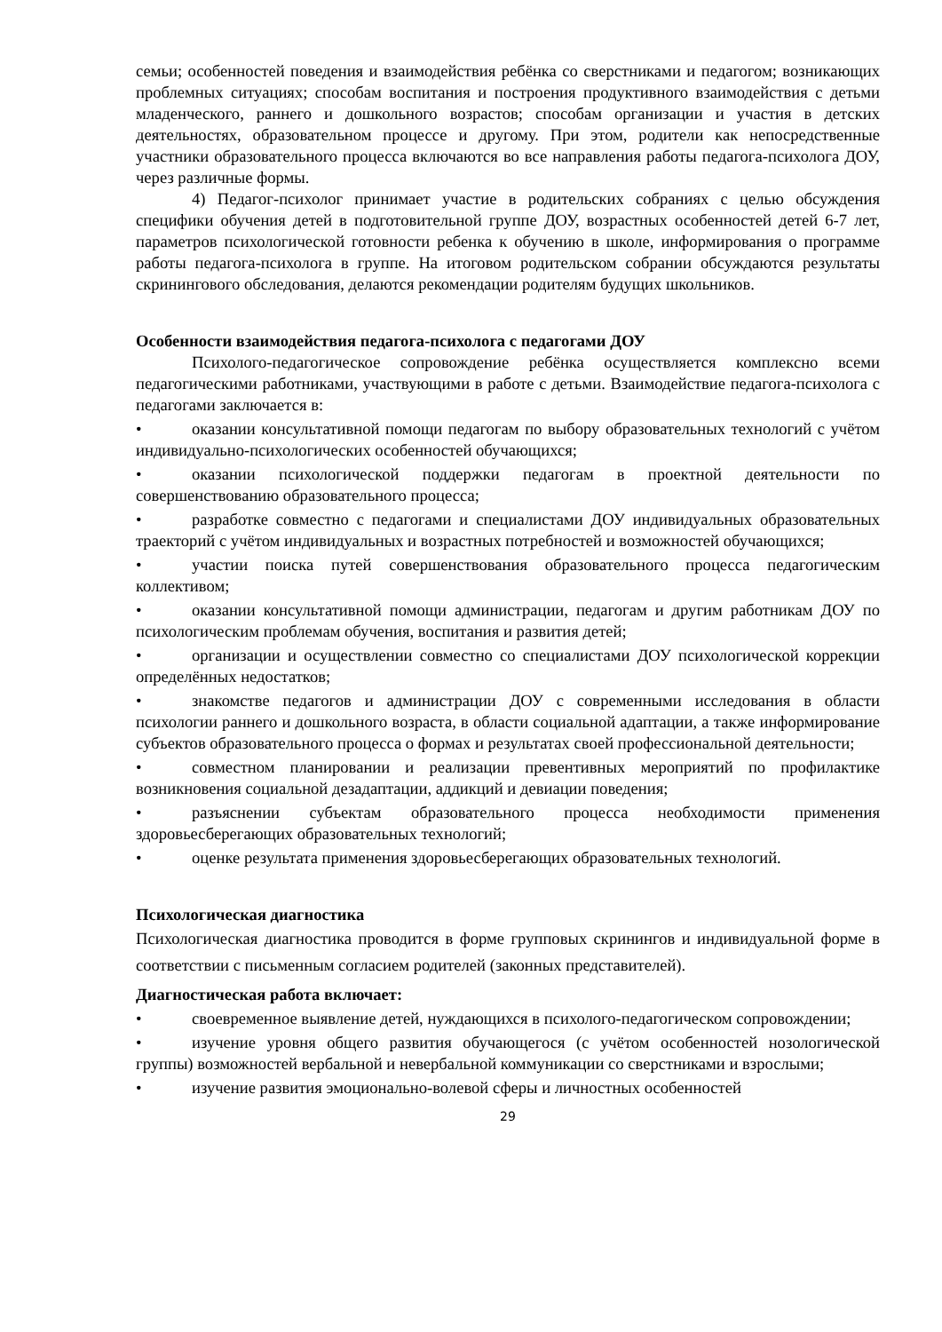семьи; особенностей поведения и взаимодействия ребёнка со сверстниками и педагогом; возникающих проблемных ситуациях; способам воспитания и построения продуктивного взаимодействия с детьми младенческого, раннего и дошкольного возрастов; способам организации и участия в детских деятельностях, образовательном процессе и другому. При этом, родители как непосредственные участники образовательного процесса включаются во все направления работы педагога-психолога ДОУ, через различные формы.
4) Педагог-психолог принимает участие в родительских собраниях с целью обсуждения специфики обучения детей в подготовительной группе ДОУ, возрастных особенностей детей 6-7 лет, параметров психологической готовности ребенка к обучению в школе, информирования о программе работы педагога-психолога в группе. На итоговом родительском собрании обсуждаются результаты скринингового обследования, делаются рекомендации родителям будущих школьников.
Особенности взаимодействия педагога-психолога с педагогами ДОУ
Психолого-педагогическое сопровождение ребёнка осуществляется комплексно всеми педагогическими работниками, участвующими в работе с детьми. Взаимодействие педагога-психолога с педагогами заключается в:
• оказании консультативной помощи педагогам по выбору образовательных технологий с учётом индивидуально-психологических особенностей обучающихся;
• оказании психологической поддержки педагогам в проектной деятельности по совершенствованию образовательного процесса;
• разработке совместно с педагогами и специалистами ДОУ индивидуальных образовательных траекторий с учётом индивидуальных и возрастных потребностей и возможностей обучающихся;
• участии поиска путей совершенствования образовательного процесса педагогическим коллективом;
• оказании консультативной помощи администрации, педагогам и другим работникам ДОУ по психологическим проблемам обучения, воспитания и развития детей;
• организации и осуществлении совместно со специалистами ДОУ психологической коррекции определённых недостатков;
• знакомстве педагогов и администрации ДОУ с современными исследования в области психологии раннего и дошкольного возраста, в области социальной адаптации, а также информирование субъектов образовательного процесса о формах и результатах своей профессиональной деятельности;
• совместном планировании и реализации превентивных мероприятий по профилактике возникновения социальной дезадаптации, аддикций и девиации поведения;
• разъяснении субъектам образовательного процесса необходимости применения здоровьесберегающих образовательных технологий;
• оценке результата применения здоровьесберегающих образовательных технологий.
Психологическая диагностика
Психологическая диагностика проводится в форме групповых скринингов и индивидуальной форме в соответствии с письменным согласием родителей (законных представителей).
Диагностическая работа включает:
• своевременное выявление детей, нуждающихся в психолого-педагогическом сопровождении;
• изучение уровня общего развития обучающегося (с учётом особенностей нозологической группы) возможностей вербальной и невербальной коммуникации со сверстниками и взрослыми;
• изучение развития эмоционально-волевой сферы и личностных особенностей
29